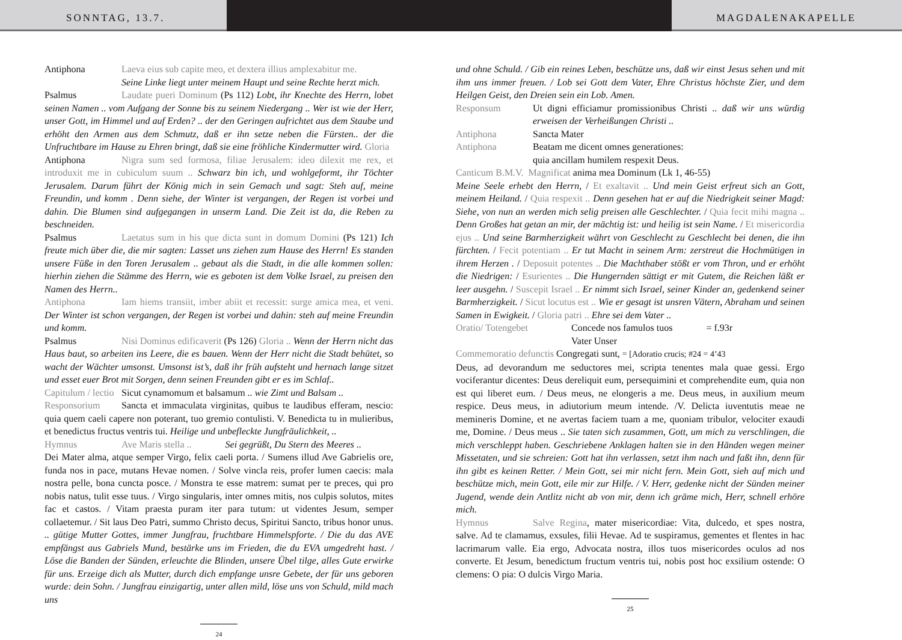SONNTAG, 13.7. MAGDALENAKAPELLE
Antiphona Laeva eius sub capite meo, et dextera illius amplexabitur me.
Seine Linke liegt unter meinem Haupt und seine Rechte herzt mich.
Psalmus Laudate pueri Dominum (Ps 112) Lobt, ihr Knechte des Herrn, lobet seinen Namen .. vom Aufgang der Sonne bis zu seinem Niedergang .. Wer ist wie der Herr, unser Gott, im Himmel und auf Erden? .. der den Geringen aufrichtet aus dem Staube und erhöht den Armen aus dem Schmutz, daß er ihn setze neben die Fürsten.. der die Unfruchtbare im Hause zu Ehren bringt, daß sie eine fröhliche Kindermutter wird. Gloria
Antiphona Nigra sum sed formosa, filiae Jerusalem: ideo dilexit me rex, et introduxit me in cubiculum suum .. Schwarz bin ich, und wohlgeformt, ihr Töchter Jerusalem. Darum führt der König mich in sein Gemach und sagt: Steh auf, meine Freundin, und komm . Denn siehe, der Winter ist vergangen, der Regen ist vorbei und dahin. Die Blumen sind aufgegangen in unserm Land. Die Zeit ist da, die Reben zu beschneiden.
Psalmus Laetatus sum in his que dicta sunt in domum Domini (Ps 121) Ich freute mich über die, die mir sagten: Lasset uns ziehen zum Hause des Herrn! Es standen unsere Füße in den Toren Jerusalem .. gebaut als die Stadt, in die alle kommen sollen: hierhin ziehen die Stämme des Herrn, wie es geboten ist dem Volke Israel, zu preisen den Namen des Herrn..
Antiphona Iam hiems transiit, imber abiit et recessit: surge amica mea, et veni. Der Winter ist schon vergangen, der Regen ist vorbei und dahin: steh auf meine Freundin und komm.
Psalmus Nisi Dominus edificaverit (Ps 126) Gloria .. Wenn der Herrn nicht das Haus baut, so arbeiten ins Leere, die es bauen. Wenn der Herr nicht die Stadt behütet, so wacht der Wächter umsonst. Umsonst ist’s, daß ihr früh aufsteht und hernach lange sitzet und esset euer Brot mit Sorgen, denn seinen Freunden gibt er es im Schlaf..
Capitulum / lectio Sicut cynamomum et balsamum .. wie Zimt und Balsam ..
Responsorium Sancta et immaculata virginitas, quibus te laudibus efferam, nescio: quia quem caeli capere non poterant, tuo gremio contulisti. V. Benedicta tu in mulieribus, et benedictus fructus ventris tui. Heilige und unbefleckte Jungfräulichkeit, ..
Hymnus Ave Maris stella .. Sei gegrüßt, Du Stern des Meeres ..
Dei Mater alma, atque semper Virgo, felix caeli porta. / Sumens illud Ave Gabrielis ore, funda nos in pace, mutans Hevae nomen. / Solve vincla reis, profer lumen caecis: mala nostra pelle, bona cuncta posce. / Monstra te esse matrem: sumat per te preces, qui pro nobis natus, tulit esse tuus. / Virgo singularis, inter omnes mitis, nos culpis solutos, mites fac et castos. / Vitam praesta puram iter para tutum: ut videntes Jesum, semper collaetemur. / Sit laus Deo Patri, summo Christo decus, Spiritui Sancto, tribus honor unus. .. gütige Mutter Gottes, immer Jungfrau, fruchtbare Himmelspforte. / Die du das AVE empfängst aus Gabriels Mund, bestärke uns im Frieden, die du EVA umgedreht hast. / Löse die Banden der Sünden, erleuchte die Blinden, unsere Übel tilge, alles Gute erwirke für uns. Erzeige dich als Mutter, durch dich empfange unsre Gebete, der für uns geboren wurde: dein Sohn. / Jungfrau einzigartig, unter allen mild, löse uns von Schuld, mild mach uns
24
und ohne Schuld. / Gib ein reines Leben, beschütze uns, daß wir einst Jesus sehen und mit ihm uns immer freuen. / Lob sei Gott dem Vater, Ehre Christus höchste Zier, und dem Heilgen Geist, den Dreien sein ein Lob. Amen.
Responsum Ut digni efficiamur promissionibus Christi .. daß wir uns würdig erweisen der Verheißungen Christi ..
Antiphona Sancta Mater
Antiphona Beatam me dicent omnes generationes:
quia ancillam humilem respexit Deus.
Canticum B.M.V. Magnificat anima mea Dominum (Lk 1, 46-55)
Meine Seele erhebt den Herrn, / Et exaltavit .. Und mein Geist erfreut sich an Gott, meinem Heiland. / Quia respexit .. Denn gesehen hat er auf die Niedrigkeit seiner Magd: Siehe, von nun an werden mich selig preisen alle Geschlechter. / Quia fecit mihi magna .. Denn Großes hat getan an mir, der mächtig ist: und heilig ist sein Name. / Et misericordia ejus .. Und seine Barmherzigkeit währt von Geschlecht zu Geschlecht bei denen, die ihn fürchten. / Fecit potentiam .. Er tut Macht in seinem Arm: zerstreut die Hochmütigen in ihrem Herzen . / Deposuit potentes .. Die Machthaber stößt er vom Thron, und er erhöht die Niedrigen: / Esurientes .. Die Hungernden sättigt er mit Gutem, die Reichen läßt er leer ausgehn. / Suscepit Israel .. Er nimmt sich Israel, seiner Kinder an, gedenkend seiner Barmherzigkeit. / Sicut locutus est .. Wie er gesagt ist unsren Vätern, Abraham und seinen Samen in Ewigkeit. / Gloria patri .. Ehre sei dem Vater ..
Oratio/ Totengebet Concede nos famulos tuos = f.93r
Vater Unser
Commemoratio defunctis Congregati sunt, = [Adoratio crucis; #24 = 4’43
Deus, ad devorandum me seductores mei, scripta tenentes mala quae gessi. Ergo vociferantur dicentes: Deus dereliquit eum, persequimini et comprehendite eum, quia non est qui liberet eum. / Deus meus, ne elongeris a me. Deus meus, in auxilium meum respice. Deus meus, in adiutorium meum intende. /V. Delicta iuventutis meae ne memineris Domine, et ne avertas faciem tuam a me, quoniam tribulor, velociter exaudi me, Domine. / Deus meus .. Sie taten sich zusammen, Gott, um mich zu verschlingen, die mich verschleppt haben. Geschriebene Anklagen halten sie in den Händen wegen meiner Missetaten, und sie schreien: Gott hat ihn verlassen, setzt ihm nach und faßt ihn, denn für ihn gibt es keinen Retter. / Mein Gott, sei mir nicht fern. Mein Gott, sieh auf mich und beschütze mich, mein Gott, eile mir zur Hilfe. / V. Herr, gedenke nicht der Sünden meiner Jugend, wende dein Antlitz nicht ab von mir, denn ich gräme mich, Herr, schnell erhöre mich.
Hymnus Salve Regina, mater misericordiae: Vita, dulcedo, et spes nostra, salve. Ad te clamamus, exsules, filii Hevae. Ad te suspiramus, gementes et flentes in hac lacrimarum valle. Eia ergo, Advocata nostra, illos tuos misericordes oculos ad nos converte. Et Jesum, benedictum fructum ventris tui, nobis post hoc exsilium ostende: O clemens: O pia: O dulcis Virgo Maria.
25